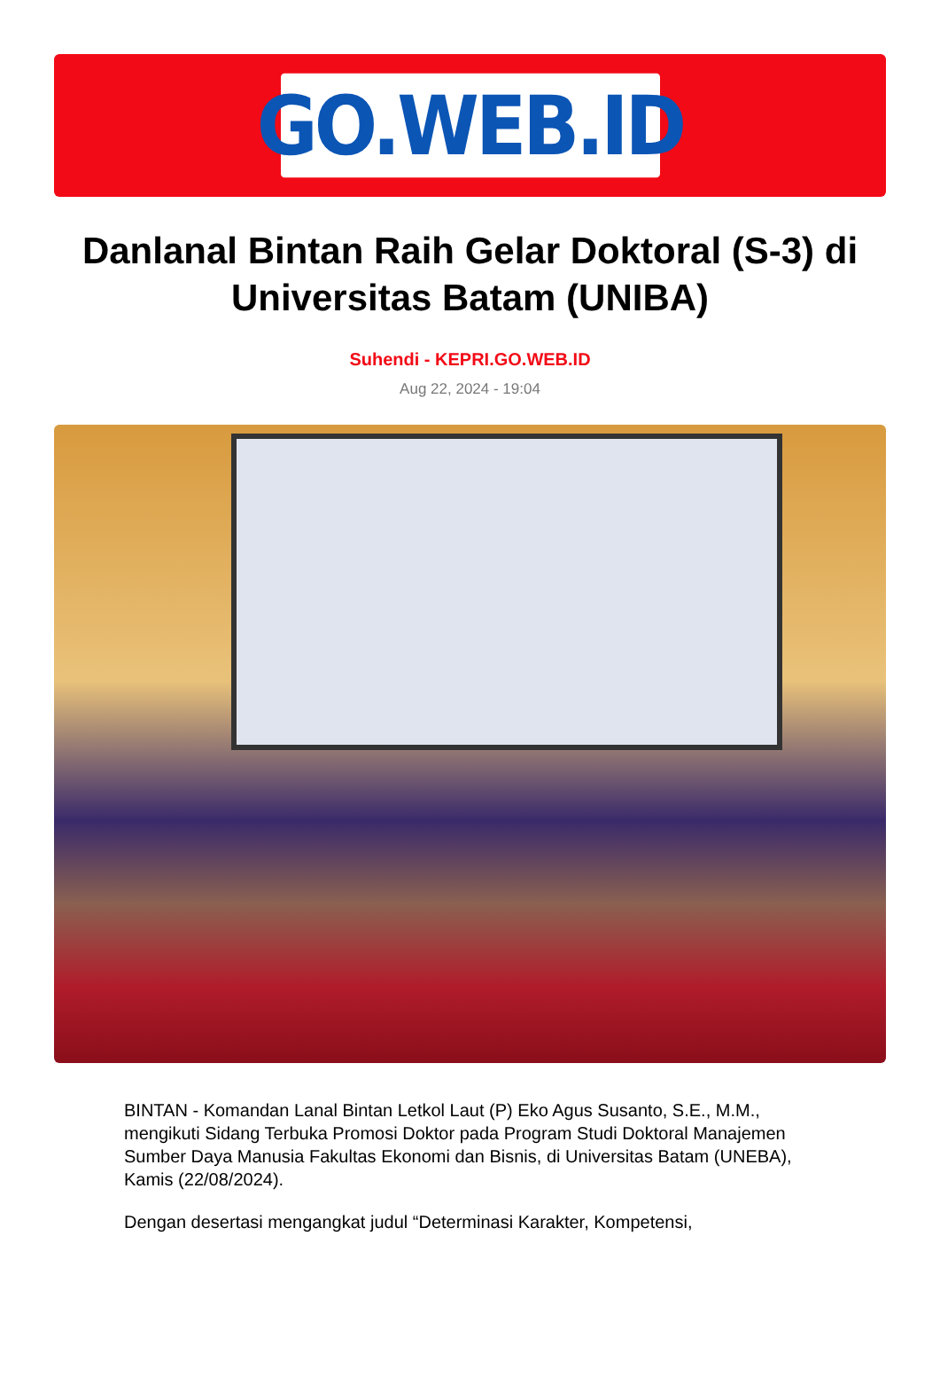GO.WEB.ID
Danlanal Bintan Raih Gelar Doktoral (S-3) di Universitas Batam (UNIBA)
Suhendi - KEPRI.GO.WEB.ID
Aug 22, 2024 - 19:04
BINTAN - Komandan Lanal Bintan Letkol Laut (P) Eko Agus Susanto, S.E., M.M., mengikuti Sidang Terbuka Promosi Doktor pada Program Studi Doktoral Manajemen Sumber Daya Manusia Fakultas Ekonomi dan Bisnis, di Universitas Batam (UNEBA), Kamis (22/08/2024).
Dengan desertasi mengangkat judul “Determinasi Karakter, Kompetensi,